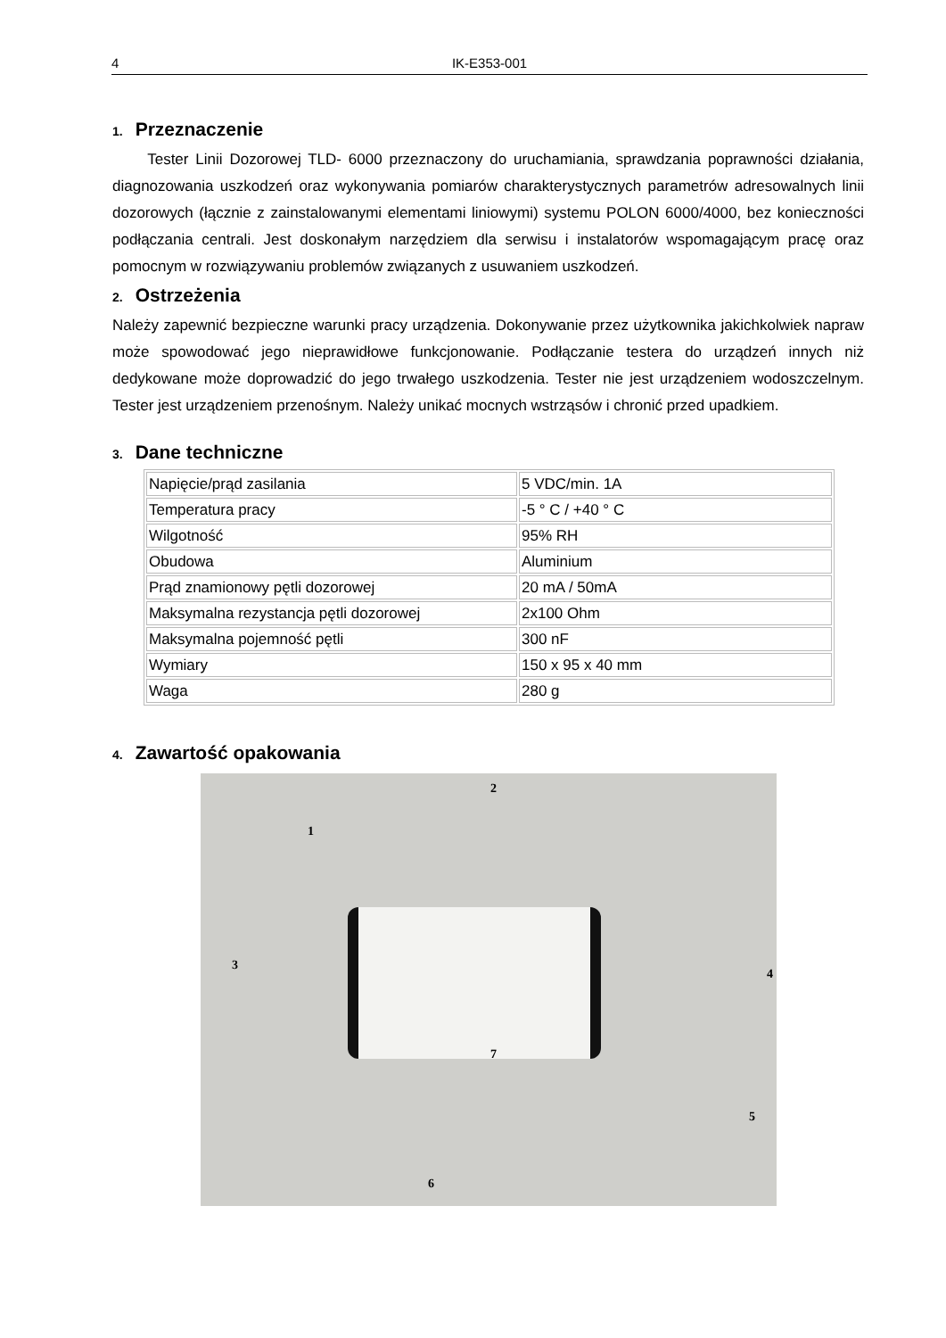4 IK-E353-001
1. Przeznaczenie
Tester Linii Dozorowej TLD- 6000 przeznaczony do uruchamiania, sprawdzania poprawności działania, diagnozowania uszkodzeń oraz wykonywania pomiarów charakterystycznych parametrów adresowalnych linii dozorowych (łącznie z zainstalowanymi elementami liniowymi) systemu POLON 6000/4000, bez konieczności podłączania centrali. Jest doskonałym narzędziem dla serwisu i instalatorów wspomagającym pracę oraz pomocnym w rozwiązywaniu problemów związanych z usuwaniem uszkodzeń.
2. Ostrzeżenia
Należy zapewnić bezpieczne warunki pracy urządzenia. Dokonywanie przez użytkownika jakichkolwiek napraw może spowodować jego nieprawidłowe funkcjonowanie. Podłączanie testera do urządzeń innych niż dedykowane może doprowadzić do jego trwałego uszkodzenia. Tester nie jest urządzeniem wodoszczelnym. Tester jest urządzeniem przenośnym. Należy unikać mocnych wstrząsów i chronić przed upadkiem.
3. Dane techniczne
| Napięcie/prąd zasilania | 5 VDC/min. 1A |
| Temperatura pracy | -5 ° C / +40 ° C |
| Wilgotność | 95% RH |
| Obudowa | Aluminium |
| Prąd znamionowy pętli dozorowej | 20 mA / 50mA |
| Maksymalna rezystancja pętli dozorowej | 2x100 Ohm |
| Maksymalna pojemność pętli | 300 nF |
| Wymiary | 150 x 95 x 40 mm |
| Waga | 280 g |
4. Zawartość opakowania
1
2
3
4
5
6
7